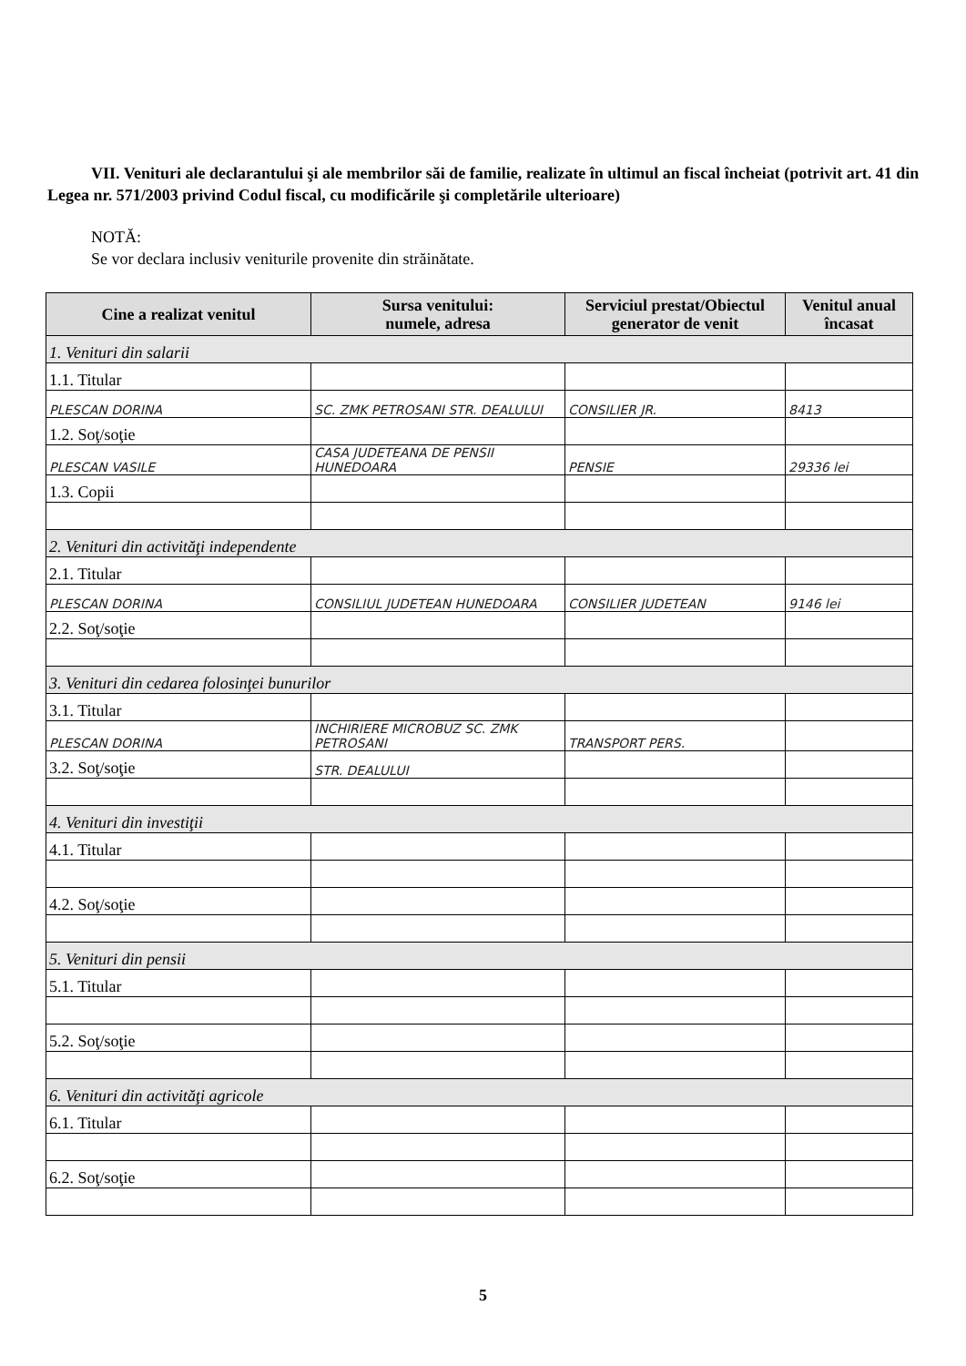VII. Venituri ale declarantului şi ale membrilor săi de familie, realizate în ultimul an fiscal încheiat (potrivit art. 41 din Legea nr. 571/2003 privind Codul fiscal, cu modificările şi completările ulterioare)
NOTĂ:
Se vor declara inclusiv veniturile provenite din străinătate.
| Cine a realizat venitul | Sursa venitului: numele, adresa | Serviciul prestat/Obiectul generator de venit | Venitul anual încasat |
| --- | --- | --- | --- |
| 1. Venituri din salarii | | | |
| 1.1. Titular | | | |
| PLESCAN DORINA | SC. ZMK PETROSANI STR. DEALULUI | CONSILIER JR. | 8413 |
| 1.2. Soţ/soţie | | | |
| PLESCAN VASILE | CASA JUDETEANA DE PENSII HUNEDOARA | PENSIE | 29336 lei |
| 1.3. Copii | | | |
| 2. Venituri din activităţi independente | | | |
| 2.1. Titular | | | |
| PLESCAN DORINA | CONSILIUL JUDETEAN HUNEDOARA | CONSILIER JUDETEAN | 9146 lei |
| 2.2. Soţ/soţie | | | |
| 3. Venituri din cedarea folosinţei bunurilor | | | |
| 3.1. Titular | | | |
| PLESCAN DORINA | INCHIRIERE MICROBUZ SC. ZMK PETROSANI | TRANSPORT PERS. | |
| 3.2. Soţ/soţie | STR. DEALULUI | | |
| 4. Venituri din investiţii | | | |
| 4.1. Titular | | | |
| 4.2. Soţ/soţie | | | |
| 5. Venituri din pensii | | | |
| 5.1. Titular | | | |
| 5.2. Soţ/soţie | | | |
| 6. Venituri din activităţi agricole | | | |
| 6.1. Titular | | | |
| 6.2. Soţ/soţie | | | |
5